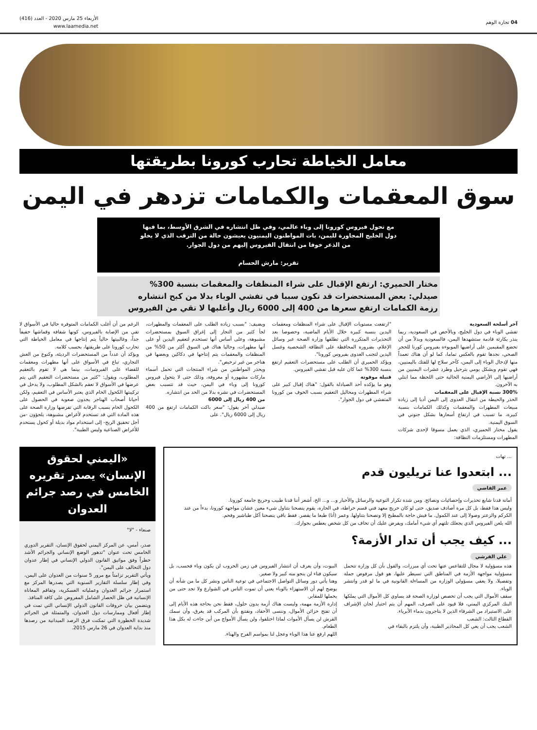04 تجارة الوهم
الأربعاء 25 مارس 2020 - العدد (416)
www.laamedia.net
معامل الخياطة تحارب كورونا بطريقتها
سوق المعقمات والكمامات تزدهر في اليمن
مع تحول فيروس كورونا إلى وباء عالمي، وفي ظل انتشاره في الشرق الأوسط، بما فيها دول الخليج المجاورة لليمن، بات المواطنون اليمنيون يعيشون حالة من الترقب الذي لا يخلو من الذعر خوفا من انتقال الفيروس إليهم من دول الجوار.
تقرير: مارش الحسام
مختار الحميري: ارتفع الإقبال على شراء المنظفات والمعقمات بنسبة 300%
صيدلي: بعض المستحضرات قد تكون سببا في تفشي الوباء بدلا من كبح انتشاره
رزمة الكمامات ارتفع سعرها من 400 إلى 6000 ريال وأغلبها لا تقي من الفيروس
آخر أسلحة السعودية
تفشي الوباء في دول الخليج، وبالأخص في السعودية، ربما ينذر بكارثة قادمة ستشهدها اليمن، فالسعودية وبدلاً من أن تخضع المقيمين على أراضيها الموبوءة بفيروس كورنا للحجر الصحي، نجدها تقوم بالعكس تماما، كما لو أن هناك تعمداً منها لإدخال الوباء إلى اليمن، كآخر سلاح لها للفتك باليمنيين، فهي تقوم وبشكل يومي بترحيل وطرد عشرات اليمنيين من أراضيها إلى الأراضي اليمنية الخالية حتى اللحظة مما ابتلي به الآخرون.
300% نسبة الإقبال على المعقمات
الحذر والحيطة من انتقال العدوى إلى اليمن أديا إلى زيادة مبيعات المطهرات والمعقمات وكذلك الكمامات بنسبة كبيرة، ما تسبب في ارتفاع أسعارها بشكل جنوني في السوق اليمنية.
يقول مختار الحميري، الذي يعمل مسوقا لإحدى شركات المطهرات ومستلزمات النظافة:
"ارتفعت مستويات الإقبال على شراء المنظفات ومعقمات اليدين بنسبة كبيرة خلال الأيام الماضية، وخصوصا بعد التحذيرات المتكررة التي تطلقها وزارة الصحة عبر وسائل الإعلام، بضرورة المحافظة على النظافة الشخصية وغسل اليدين لتجنب العدوى بفيروس كورونا".
ويؤكد الحميري أن الطلب على مستحضرات التعقيم ارتفع بنسبة 300% عما كان عليه قبل تفشي الفيروس.
قنبلة موقوتة
وهو ما يؤكده أحد الصيادلة بالقول: "هناك إقبال كبير على شراء المطهرات ومحاليل التعقيم بسبب الخوف من كورونا المتفشي في دول الجوار".
ويضيف: "بسبب زيادة الطلب على المعقمات والمطهرات، لجأ كثير من التجار إلى إغراق السوق بمستحضرات مشبوهة، وعلى أساس أنها تستخدم لتعقيم اليدين أو على أنها مطهرات، وحاليا هناك في السوق أكثر من 50% من المنظفات والمعقمات يتم إنتاجها في دكاكين وبعضها في هناجر من غير ترخيص".
ويحذر المواطنين من شراء المنتجات التي تحمل أسماء ماركات مشهورة أو معروفة، وذلك حتى لا يتحول فيروس كورونا إلى وباء في اليمن، حيث قد تتسبب بعض المستحضرات في نشره بدلا من الحد من انتشاره.
من 400 ريال إلى 6000
صيدلي آخر يقول: "سعر باكت الكمامات ارتفع من 400 ريال إلى 6000 ريال". على
الرغم من أن أغلب الكمامات المتوفرة حاليا في الأسواق لا تقي من الإصابة بالفيروس، كونها شفافة وقماشها خفيفاً جداً، وغالبيتها حالياً يتم إنتاجها في معامل الخياطة التي تحارب كورونا على طريقتها، بحسب كلامه.
ويؤكد أن عدداً من المستحضرات الرديئة، وكنوع من الغش التجاري، تباع في الأسواق على أنها مطهرات ومعقمات للقضاء على الفيروسات، بينما هي لا تقوم بالتعقيم المطلوب، ويقول: "كثير من مستحضرات التعقيم التي يتم عرضها في الأسواق لا تعقم بالشكل المطلوب، ولا يدخل في تركيبتها الكحول الخام الذي يعتبر الأساس في التعقيم، ولكن أحيانا أصحاب الهناجر يجدون صعوبة في الحصول على الكحول الخام بسبب الرقابة التي تفرضها وزارة الصحة على هذه المادة التي قد تستخدم لأغراض مشبوهة، يلجؤون -من أجل تحقيق الربح- إلى استخدام مواد بديلة أو كحول يستخدم للأغراض الصناعية وليس الطبية".
... تهات
... ابتعدوا عنا تريليون قدم
عمر القاضي
أمانة قدنا شابع تحذيرات وإحصائيات ونصائح. ومن شدة تكرار التوعية والرسائل والأخبار و... و... الخ، أشعر أننا قدنا طبيب وخريج جامعة كورونا.
وليس هذا فقط، بل كل مرة أصادف صديق، حتى لو كان خريج معهد فني قسم خراطة، في الحارة، يقوم ينصحنا بتناول شيء معين عشان مواجهة كورونا، بدءاً من عند الكركم والزعتر وصولا إلى عند الكمول. ما فيش حاجة بالمطبخ إلا ونصحنا بتناولها. وعمر (أنا) طبعا ما يقصر. فقط باقي ينصحنا آكل طباشير وفحم.
الله يلعن الفيروس الذي يجعلك تلتهم أي شيء أمامك، ويفرض عليك أن تخاف من كل شخص يعطس بجوارك.
... كيف يجب أن تدار الأزمة؟
علي القرشي
هذه مسؤولية لا مجال للتقاعس عنها تحت أي مبررات، والقول بأن كل وزارة تتحمل مسؤولية مواجهة الأزمة في المناطق التي تسيطر عليها، هو قول مرفوض جملة وتفصيلا، ولا يعفي مسؤولي الوزارة من المساءلة القانونية في ما لو قدر وانتشر الوباء.
سقف الأموال التي يجب أن تخصص لوزارة الصحة قد يساوي كل الأموال التي يملكها البنك المركزي اليمني، فلا قيود على الصرف، المهم أن يتم اختيار لجان الإشراف على الاستيراد من الشرفاء الذين لا يتاجرون بدماء الأبرياء.
القطاع الثالث: الشعب
الشعب يجب أن يعي كل المحاذير الطبية، وأن يلتزم بالبقاء في
البيوت، وأن يعرف أن انتشار الفيروس في زمن الحروب لن يكون وباء فحسب، بل سيكون فناء لن ينجو منه كبير ولا صغير.
وهنا يأتي دور وسائل التواصل الاجتماعي في توعية الناس ونشر كل ما من شأنه أن يوضح لهم أن الاستهزاء بالوباء يعني أن تموت الناس في الشوارع ولا تجد حتى من يحملها للمقابر.
إدارة الأزمة مهمة، وليست هناك أزمة بدون حلول، فقط نحن بحاجة هذه الأيام إلى أن تفتح خزائن الأموال، وننسى الأحقاد، ونقتنع بأن المركب قد يغرق، وأن سمك القرش لن يسأل الأموات لماذا اختلفوا، ولن يسأل الأمواج من أين جاءت له بكل هذا الطعام.
اللهم ارفع عنا هذا الوباء وعجل لنا بمواسم الفرح والهناء.
«اليمني لحقوق الإنسان» يصدر تقريره الخامس في رصد جرائم العدوان
صنعاء - "لا"
صدر، أمس، عن المركز اليمني لحقوق الإنسان، التقرير الدوري الخامس تحت عنوان "تدهور الوضع الإنساني والجرائم الأشد خطراً وفق مواثيق القانون الدولي الإنساني في إطار عدوان دول التحالف على اليمن".
ويأتي التقرير تزامناً مع مرور 5 سنوات من العدوان على اليمن، وفي إطار سلسلة التقارير السنوية التي يصدرها المركز مع استمرار جرائم العدوان وعملياته العسكرية، وتفاقم المعاناة الإنسانية في ظل الحصار الشامل المفروض على كافة المنافذ.
ويتضمن بيان خروقات القانون الدولي الإنساني التي تمت في إطار أفعال وممارسات دول العدوان، والمتمثلة في الجرائم شديدة الخطورة التي تمكنت فرق الرصد الميدانية من رصدها منذ بداية العدوان في 26 مارس 2015.